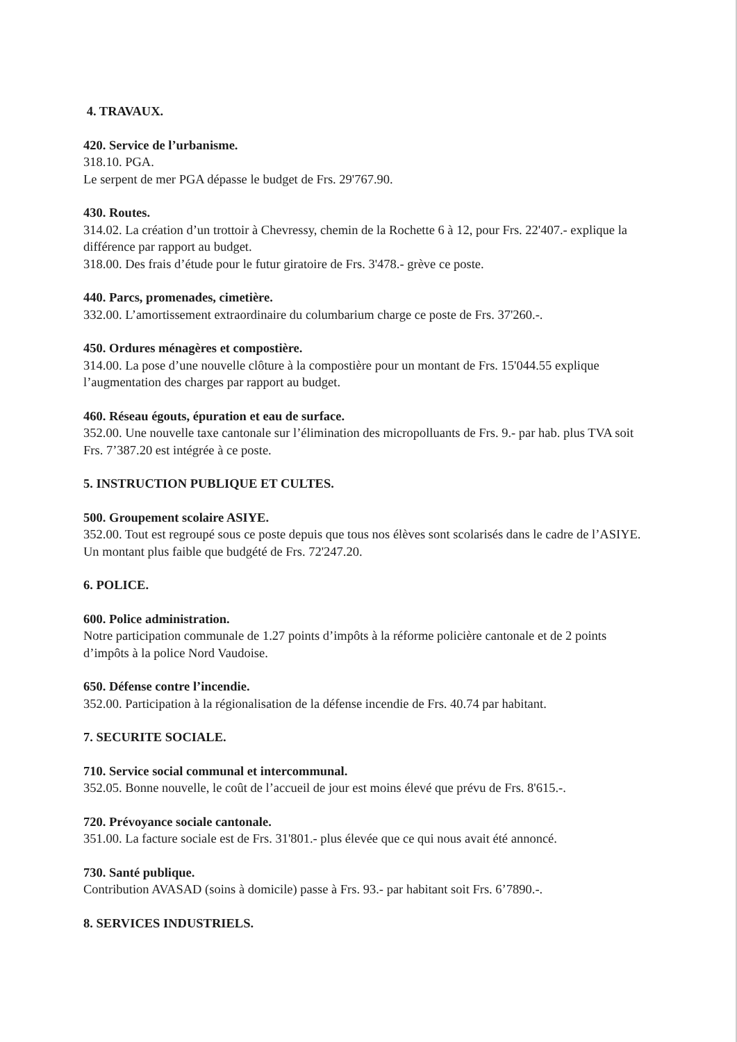4. TRAVAUX.
420. Service de l’urbanisme.
318.10. PGA.
Le serpent de mer PGA dépasse le budget de Frs. 29'767.90.
430. Routes.
314.02. La création d’un trottoir à Chevressy, chemin de la Rochette 6 à 12, pour Frs. 22'407.- explique la différence par rapport au budget.
318.00. Des frais d’étude pour le futur giratoire de Frs. 3'478.- grève ce poste.
440. Parcs, promenades, cimetière.
332.00. L’amortissement extraordinaire du columbarium charge ce poste de Frs. 37'260.-.
450. Ordures ménagères et compostière.
314.00. La pose d’une nouvelle clôture à la compostière pour un montant de Frs. 15'044.55 explique l’augmentation des charges par rapport au budget.
460. Réseau égouts, épuration et eau de surface.
352.00. Une nouvelle taxe cantonale sur l’élimination des micropolluants de Frs. 9.- par hab. plus TVA soit Frs. 7’387.20 est intégrée à ce poste.
5. INSTRUCTION PUBLIQUE ET CULTES.
500. Groupement scolaire ASIYE.
352.00. Tout est regroupé sous ce poste depuis que tous nos élèves sont scolarisés dans le cadre de l’ASIYE. Un montant plus faible que budgété de Frs. 72'247.20.
6. POLICE.
600. Police administration.
Notre participation communale de 1.27 points d’impôts à la réforme policière cantonale et de 2 points d’impôts à la police Nord Vaudoise.
650. Défense contre l’incendie.
352.00. Participation à la régionalisation de la défense incendie de Frs. 40.74 par habitant.
7. SECURITE SOCIALE.
710. Service social communal et intercommunal.
352.05. Bonne nouvelle, le coût de l’accueil de jour est moins élevé que prévu de Frs. 8'615.-.
720. Prévoyance sociale cantonale.
351.00. La facture sociale est de Frs. 31'801.- plus élevée que ce qui nous avait été annoncé.
730. Santé publique.
Contribution AVASAD (soins à domicile) passe à Frs. 93.- par habitant soit Frs. 6’7890.-.
8. SERVICES INDUSTRIELS.